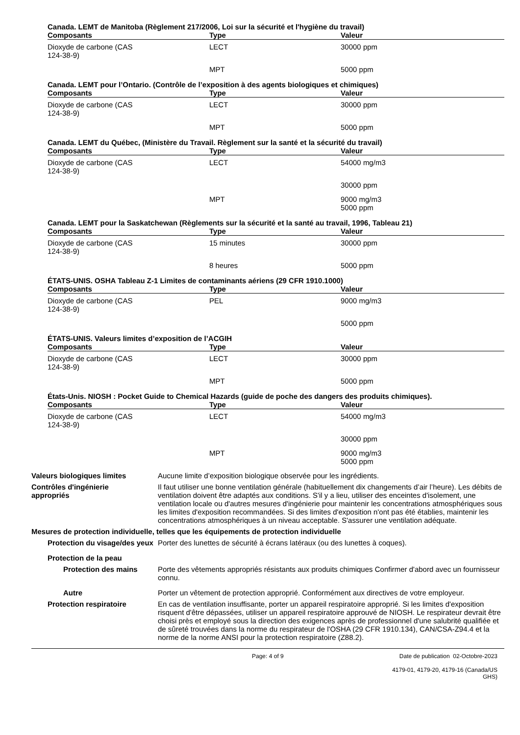Canada. LEMT de Manitoba (Règlement 217/2006, Loi sur la sécurité et l'hygiène du travail)
| Composants | Type | Valeur |
| --- | --- | --- |
| Dioxyde de carbone (CAS 124-38-9) | LECT | 30000 ppm |
| | MPT | 5000 ppm |
Canada. LEMT pour l’Ontario. (Contrôle de l’exposition à des agents biologiques et chimiques)
| Composants | Type | Valeur |
| --- | --- | --- |
| Dioxyde de carbone (CAS 124-38-9) | LECT | 30000 ppm |
| | MPT | 5000 ppm |
Canada. LEMT du Québec, (Ministère du Travail. Règlement sur la santé et la sécurité du travail)
| Composants | Type | Valeur |
| --- | --- | --- |
| Dioxyde de carbone (CAS 124-38-9) | LECT | 54000 mg/m3 |
| | | 30000 ppm |
| | MPT | 9000 mg/m3 5000 ppm |
Canada. LEMT pour la Saskatchewan (Règlements sur la sécurité et la santé au travail, 1996, Tableau 21)
| Composants | Type | Valeur |
| --- | --- | --- |
| Dioxyde de carbone (CAS 124-38-9) | 15 minutes | 30000 ppm |
| | 8 heures | 5000 ppm |
ÉTATS-UNIS. OSHA Tableau Z-1 Limites de contaminants aériens (29 CFR 1910.1000)
| Composants | Type | Valeur |
| --- | --- | --- |
| Dioxyde de carbone (CAS 124-38-9) | PEL | 9000 mg/m3 |
| | | 5000 ppm |
ÉTATS-UNIS. Valeurs limites d’exposition de l’ACGIH
| Composants | Type | Valeur |
| --- | --- | --- |
| Dioxyde de carbone (CAS 124-38-9) | LECT | 30000 ppm |
| | MPT | 5000 ppm |
États-Unis. NIOSH : Pocket Guide to Chemical Hazards (guide de poche des dangers des produits chimiques).
| Composants | Type | Valeur |
| --- | --- | --- |
| Dioxyde de carbone (CAS 124-38-9) | LECT | 54000 mg/m3 |
| | | 30000 ppm |
| | MPT | 9000 mg/m3 5000 ppm |
Valeurs biologiques limites Aucune limite d’exposition biologique observée pour les ingrédients.
Contrôles d'ingénierie
appropriés
Il faut utiliser une bonne ventilation générale (habituellement dix changements d’air l’heure). Les débits de ventilation doivent être adaptés aux conditions. S'il y a lieu, utiliser des enceintes d'isolement, une ventilation locale ou d'autres mesures d'ingénierie pour maintenir les concentrations atmosphériques sous les limites d'exposition recommandées. Si des limites d'exposition n'ont pas été établies, maintenir les concentrations atmosphériques à un niveau acceptable. S'assurer une ventilation adéquate.
Mesures de protection individuelle, telles que les équipements de protection individuelle
Protection du visage/des yeux
Porter des lunettes de sécurité à écrans latéraux (ou des lunettes à coques).
Protection de la peau
Protection des mains Porte des vêtements appropriés résistants aux produits chimiques Confirmer d'abord avec un fournisseur connu.
Autre Porter un vêtement de protection approprié. Conformément aux directives de votre employeur.
Protection respiratoire En cas de ventilation insuffisante, porter un appareil respiratoire approprié. Si les limites d'exposition risquent d'être dépassées, utiliser un appareil respiratoire approuvé de NIOSH. Le respirateur devrait être choisi près et employé sous la direction des exigences après de professionnel d'une salubrité qualifiée et de sûreté trouvées dans la norme du respirateur de l'OSHA (29 CFR 1910.134), CAN/CSA-Z94.4 et la norme de la norme ANSI pour la protection respiratoire (Z88.2).
Page: 4 of 9 Date de publication 02-Octobre-2023
4179-01, 4179-20, 4179-16 (Canada/US GHS)